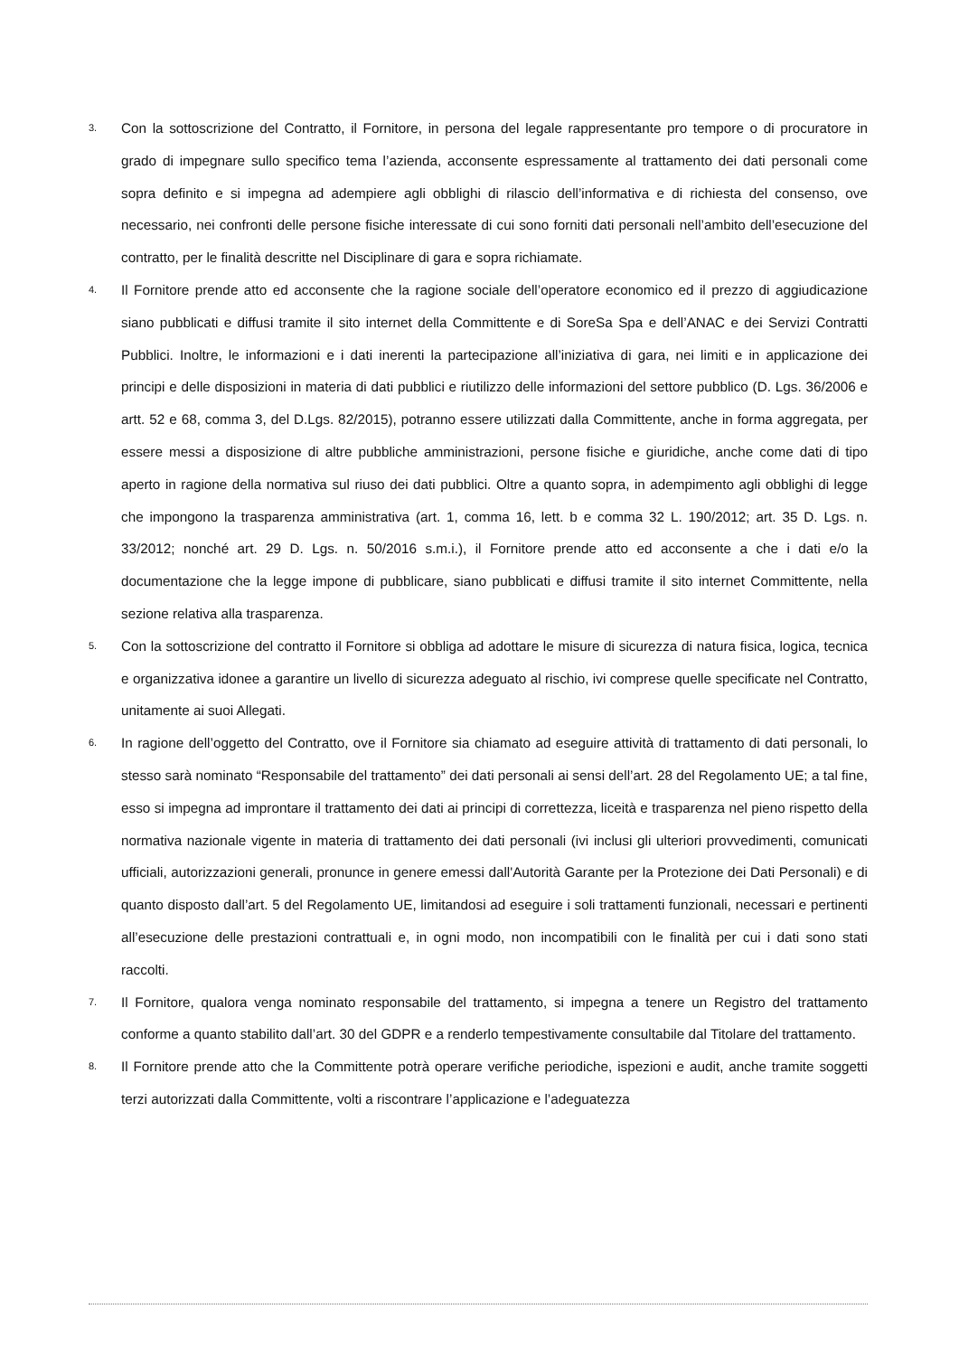3.
Con la sottoscrizione del Contratto, il Fornitore, in persona del legale rappresentante pro tempore o di procuratore in grado di impegnare sullo specifico tema l’azienda, acconsente espressamente al trattamento dei dati personali come sopra definito e si impegna ad adempiere agli obblighi di rilascio dell’informativa e di richiesta del consenso, ove necessario, nei confronti delle persone fisiche interessate di cui sono forniti dati personali nell’ambito dell’esecuzione del contratto, per le finalità descritte nel Disciplinare di gara e sopra richiamate.
4.
Il Fornitore prende atto ed acconsente che la ragione sociale dell’operatore economico ed il prezzo di aggiudicazione siano pubblicati e diffusi tramite il sito internet della Committente e di SoreSa Spa e dell’ANAC e dei Servizi Contratti Pubblici. Inoltre, le informazioni e i dati inerenti la partecipazione all’iniziativa di gara, nei limiti e in applicazione dei principi e delle disposizioni in materia di dati pubblici e riutilizzo delle informazioni del settore pubblico (D. Lgs. 36/2006 e artt. 52 e 68, comma 3, del D.Lgs. 82/2015), potranno essere utilizzati dalla Committente, anche in forma aggregata, per essere messi a disposizione di altre pubbliche amministrazioni, persone fisiche e giuridiche, anche come dati di tipo aperto in ragione della normativa sul riuso dei dati pubblici. Oltre a quanto sopra, in adempimento agli obblighi di legge che impongono la trasparenza amministrativa (art. 1, comma 16, lett. b e comma 32 L. 190/2012; art. 35 D. Lgs. n. 33/2012; nonché art. 29 D. Lgs. n. 50/2016 s.m.i.), il Fornitore prende atto ed acconsente a che i dati e/o la documentazione che la legge impone di pubblicare, siano pubblicati e diffusi tramite il sito internet Committente, nella sezione relativa alla trasparenza.
5.
Con la sottoscrizione del contratto il Fornitore si obbliga ad adottare le misure di sicurezza di natura fisica, logica, tecnica e organizzativa idonee a garantire un livello di sicurezza adeguato al rischio, ivi comprese quelle specificate nel Contratto, unitamente ai suoi Allegati.
6.
In ragione dell’oggetto del Contratto, ove il Fornitore sia chiamato ad eseguire attività di trattamento di dati personali, lo stesso sarà nominato “Responsabile del trattamento” dei dati personali ai sensi dell’art. 28 del Regolamento UE; a tal fine, esso si impegna ad improntare il trattamento dei dati ai principi di correttezza, liceità e trasparenza nel pieno rispetto della normativa nazionale vigente in materia di trattamento dei dati personali (ivi inclusi gli ulteriori provvedimenti, comunicati ufficiali, autorizzazioni generali, pronunce in genere emessi dall'Autorità Garante per la Protezione dei Dati Personali) e di quanto disposto dall’art. 5 del Regolamento UE, limitandosi ad eseguire i soli trattamenti funzionali, necessari e pertinenti all’esecuzione delle prestazioni contrattuali e, in ogni modo, non incompatibili con le finalità per cui i dati sono stati raccolti.
7.
Il Fornitore, qualora venga nominato responsabile del trattamento, si impegna a tenere un Registro del trattamento conforme a quanto stabilito dall’art. 30 del GDPR e a renderlo tempestivamente consultabile dal Titolare del trattamento.
8.
Il Fornitore prende atto che la Committente potrà operare verifiche periodiche, ispezioni e audit, anche tramite soggetti terzi autorizzati dalla Committente, volti a riscontrare l’applicazione e l’adeguatezza